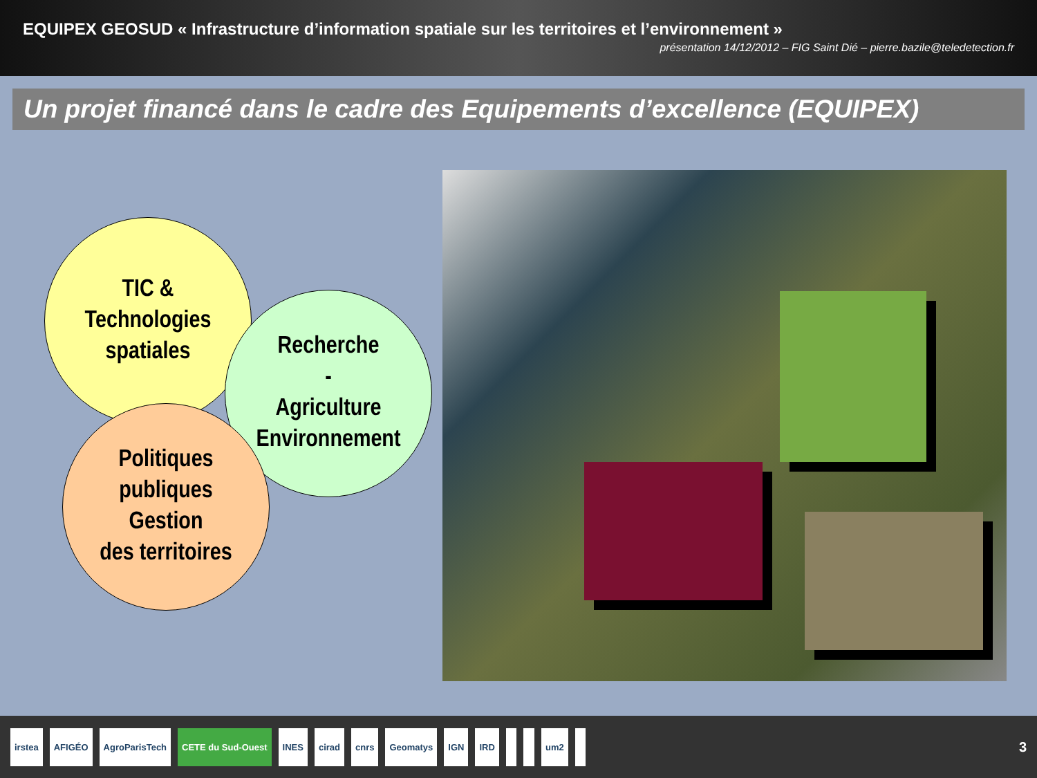EQUIPEX GEOSUD « Infrastructure d’information spatiale sur les territoires et l’environnement »
présentation 14/12/2012 – FIG Saint Dié – pierre.bazile@teledetection.fr
Un projet financé dans le cadre des Equipements d’excellence (EQUIPEX)
TIC &
Technologies
spatiales
Recherche
-
Agriculture
Environnement
Politiques
publiques
Gestion
des territoires
irstea AFIGÉO AgroParisTech CETE du Sud-Ouest INES cirad cnrs Geomatys IGN IRD um2
3